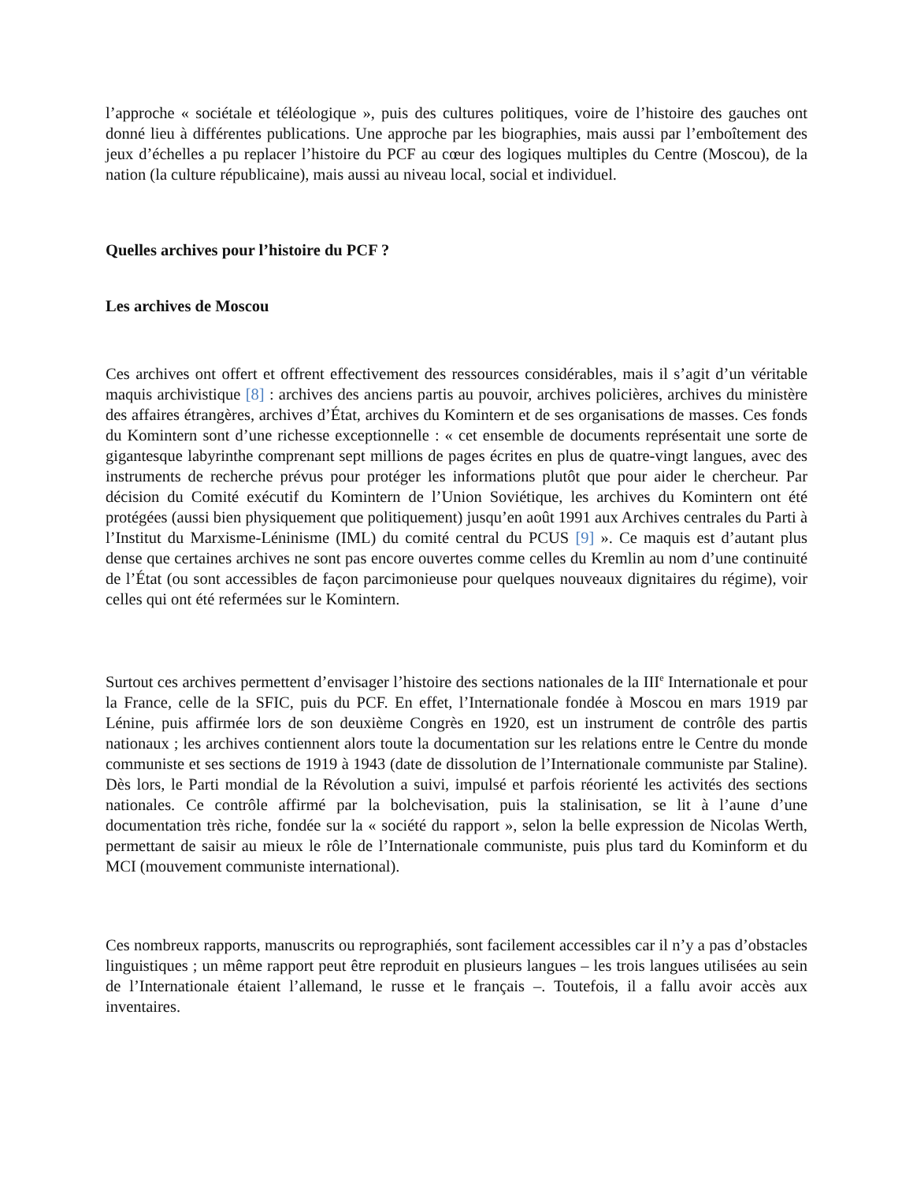l’approche « sociétale et téléologique », puis des cultures politiques, voire de l’histoire des gauches ont donné lieu à différentes publications. Une approche par les biographies, mais aussi par l’emboîtement des jeux d’échelles a pu replacer l’histoire du PCF au cœur des logiques multiples du Centre (Moscou), de la nation (la culture républicaine), mais aussi au niveau local, social et individuel.
Quelles archives pour l’histoire du PCF ?
Les archives de Moscou
Ces archives ont offert et offrent effectivement des ressources considérables, mais il s’agit d’un véritable maquis archivistique [8] : archives des anciens partis au pouvoir, archives policières, archives du ministère des affaires étrangères, archives d’État, archives du Komintern et de ses organisations de masses. Ces fonds du Komintern sont d’une richesse exceptionnelle : « cet ensemble de documents représentait une sorte de gigantesque labyrinthe comprenant sept millions de pages écrites en plus de quatre-vingt langues, avec des instruments de recherche prévus pour protéger les informations plutôt que pour aider le chercheur. Par décision du Comité exécutif du Komintern de l’Union Soviétique, les archives du Komintern ont été protégées (aussi bien physiquement que politiquement) jusqu’en août 1991 aux Archives centrales du Parti à l’Institut du Marxisme-Léninisme (IML) du comité central du PCUS [9] ». Ce maquis est d’autant plus dense que certaines archives ne sont pas encore ouvertes comme celles du Kremlin au nom d’une continuité de l’État (ou sont accessibles de façon parcimonieuse pour quelques nouveaux dignitaires du régime), voir celles qui ont été refermées sur le Komintern.
Surtout ces archives permettent d’envisager l’histoire des sections nationales de la III<sup>e</sup> Internationale et pour la France, celle de la SFIC, puis du PCF. En effet, l’Internationale fondée à Moscou en mars 1919 par Lénine, puis affirmée lors de son deuxième Congrès en 1920, est un instrument de contrôle des partis nationaux ; les archives contiennent alors toute la documentation sur les relations entre le Centre du monde communiste et ses sections de 1919 à 1943 (date de dissolution de l’Internationale communiste par Staline). Dès lors, le Parti mondial de la Révolution a suivi, impulsé et parfois réorienté les activités des sections nationales. Ce contrôle affirmé par la bolchevisation, puis la stalinisation, se lit à l’aune d’une documentation très riche, fondée sur la « société du rapport », selon la belle expression de Nicolas Werth, permettant de saisir au mieux le rôle de l’Internationale communiste, puis plus tard du Kominform et du MCI (mouvement communiste international).
Ces nombreux rapports, manuscrits ou reprographiés, sont facilement accessibles car il n’y a pas d’obstacles linguistiques ; un même rapport peut être reproduit en plusieurs langues – les trois langues utilisées au sein de l’Internationale étaient l’allemand, le russe et le français –. Toutefois, il a fallu avoir accès aux inventaires.